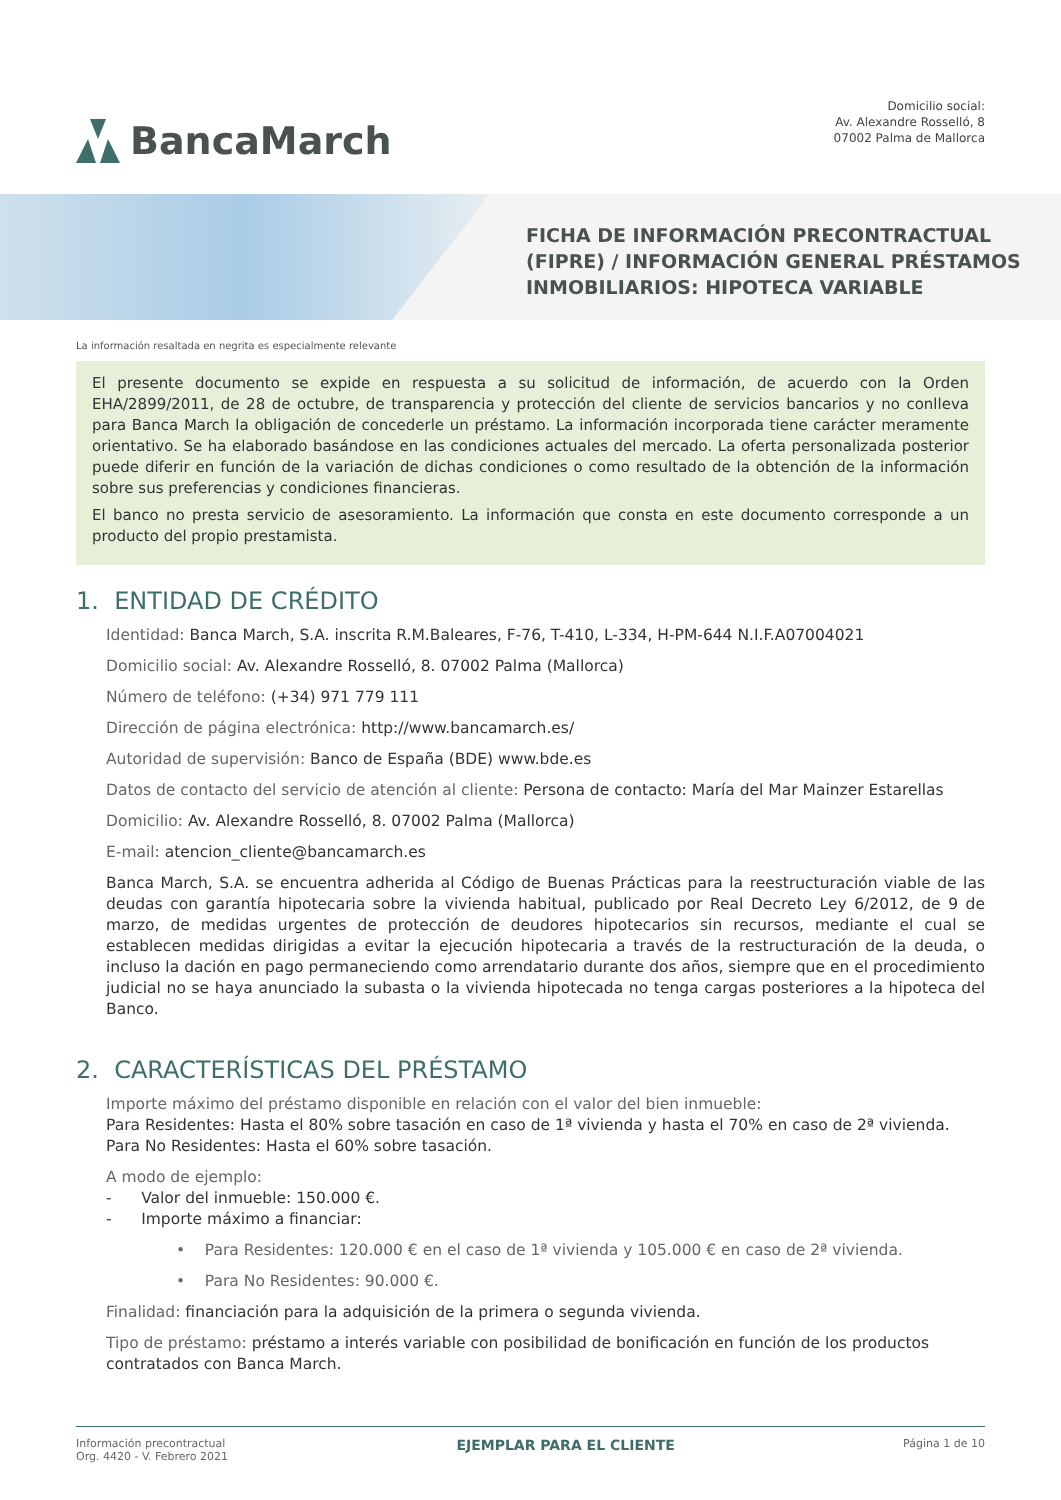BancaMarch
Domicilio social:
Av. Alexandre Rosselló, 8
07002 Palma de Mallorca
FICHA DE INFORMACIÓN PRECONTRACTUAL
(FIPRE) / INFORMACIÓN GENERAL PRÉSTAMOS
INMOBILIARIOS: HIPOTECA VARIABLE
La información resaltada en negrita es especialmente relevante
El presente documento se expide en respuesta a su solicitud de información, de acuerdo con la Orden EHA/2899/2011, de 28 de octubre, de transparencia y protección del cliente de servicios bancarios y no conlleva para Banca March la obligación de concederle un préstamo. La información incorporada tiene carácter meramente orientativo. Se ha elaborado basándose en las condiciones actuales del mercado. La oferta personalizada posterior puede diferir en función de la variación de dichas condiciones o como resultado de la obtención de la información sobre sus preferencias y condiciones financieras.
El banco no presta servicio de asesoramiento. La información que consta en este documento corresponde a un producto del propio prestamista.
1. ENTIDAD DE CRÉDITO
Identidad: Banca March, S.A. inscrita R.M.Baleares, F-76, T-410, L-334, H-PM-644 N.I.F.A07004021
Domicilio social: Av. Alexandre Rosselló, 8. 07002 Palma (Mallorca)
Número de teléfono: (+34) 971 779 111
Dirección de página electrónica: http://www.bancamarch.es/
Autoridad de supervisión: Banco de España (BDE) www.bde.es
Datos de contacto del servicio de atención al cliente: Persona de contacto: María del Mar Mainzer Estarellas
Domicilio: Av. Alexandre Rosselló, 8. 07002 Palma (Mallorca)
E-mail: atencion_cliente@bancamarch.es
Banca March, S.A. se encuentra adherida al Código de Buenas Prácticas para la reestructuración viable de las deudas con garantía hipotecaria sobre la vivienda habitual, publicado por Real Decreto Ley 6/2012, de 9 de marzo, de medidas urgentes de protección de deudores hipotecarios sin recursos, mediante el cual se establecen medidas dirigidas a evitar la ejecución hipotecaria a través de la restructuración de la deuda, o incluso la dación en pago permaneciendo como arrendatario durante dos años, siempre que en el procedimiento judicial no se haya anunciado la subasta o la vivienda hipotecada no tenga cargas posteriores a la hipoteca del Banco.
2. CARACTERÍSTICAS DEL PRÉSTAMO
Importe máximo del préstamo disponible en relación con el valor del bien inmueble:
Para Residentes: Hasta el 80% sobre tasación en caso de 1ª vivienda y hasta el 70% en caso de 2ª vivienda.
Para No Residentes: Hasta el 60% sobre tasación.
A modo de ejemplo:
- Valor del inmueble: 150.000 €.
- Importe máximo a financiar:
• Para Residentes: 120.000 € en el caso de 1ª vivienda y 105.000 € en caso de 2ª vivienda.
• Para No Residentes: 90.000 €.
Finalidad: financiación para la adquisición de la primera o segunda vivienda.
Tipo de préstamo: préstamo a interés variable con posibilidad de bonificación en función de los productos contratados con Banca March.
Información precontractual
Org. 4420 - V. Febrero 2021
EJEMPLAR PARA EL CLIENTE
Página 1 de 10